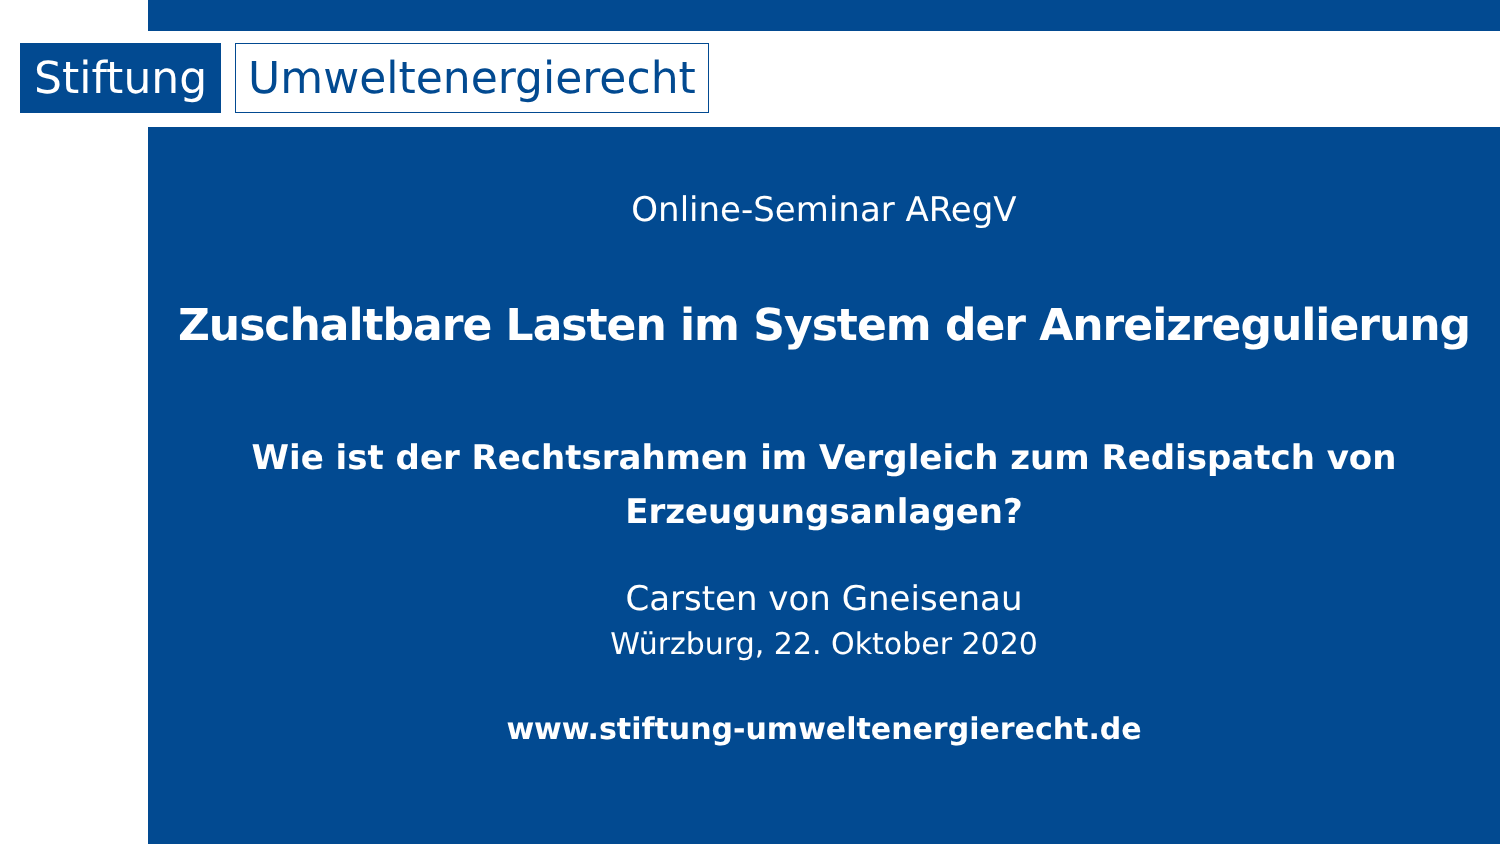Stiftung
Umweltenergierecht
Online-Seminar ARegV
Zuschaltbare Lasten im System der Anreizregulierung
Wie ist der Rechtsrahmen im Vergleich zum Redispatch von Erzeugungsanlagen?
Carsten von Gneisenau
Würzburg, 22. Oktober 2020
www.stiftung-umweltenergierecht.de